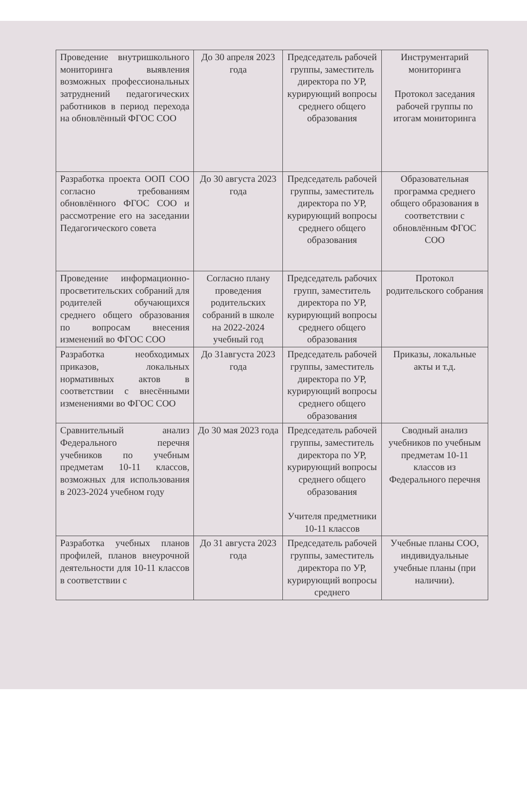| Проведение внутришкольного мониторинга выявления возможных профессиональных затруднений педагогических работников в период перехода на обновлённый ФГОС СОО | До 30 апреля 2023 года | Председатель рабочей группы, заместитель директора по УР, курирующий вопросы среднего общего образования | Инструментарий мониторинга Протокол заседания рабочей группы по итогам мониторинга |
| Разработка проекта ООП СОО согласно требованиям обновлённого ФГОС СОО и рассмотрение его на заседании Педагогического совета | До 30 августа 2023 года | Председатель рабочей группы, заместитель директора по УР, курирующий вопросы среднего общего образования | Образовательная программа среднего общего образования в соответствии с обновлённым ФГОС СОО |
| Проведение информационно-просветительских собраний для родителей обучающихся среднего общего образования по вопросам внесения изменений во ФГОС СОО | Согласно плану проведения родительских собраний в школе на 2022-2024 учебный год | Председатель рабочих групп, заместитель директора по УР, курирующий вопросы среднего общего образования | Протокол родительского собрания |
| Разработка необходимых приказов, локальных нормативных актов в соответствии с внесёнными изменениями во ФГОС СОО | До 31августа 2023 года | Председатель рабочей группы, заместитель директора по УР, курирующий вопросы среднего общего образования | Приказы, локальные акты и т.д. |
| Сравнительный анализ Федерального перечня учебников по учебным предметам 10-11 классов, возможных для использования в 2023-2024 учебном году | До 30 мая 2023 года | Председатель рабочей группы, заместитель директора по УР, курирующий вопросы среднего общего образования Учителя предметники 10-11 классов | Сводный анализ учебников по учебным предметам 10-11 классов из Федерального перечня |
| Разработка учебных планов профилей, планов внеурочной деятельности для 10-11 классов в соответствии с | До 31 августа 2023 года | Председатель рабочей группы, заместитель директора по УР, курирующий вопросы среднего | Учебные планы СОО, индивидуальные учебные планы (при наличии). |